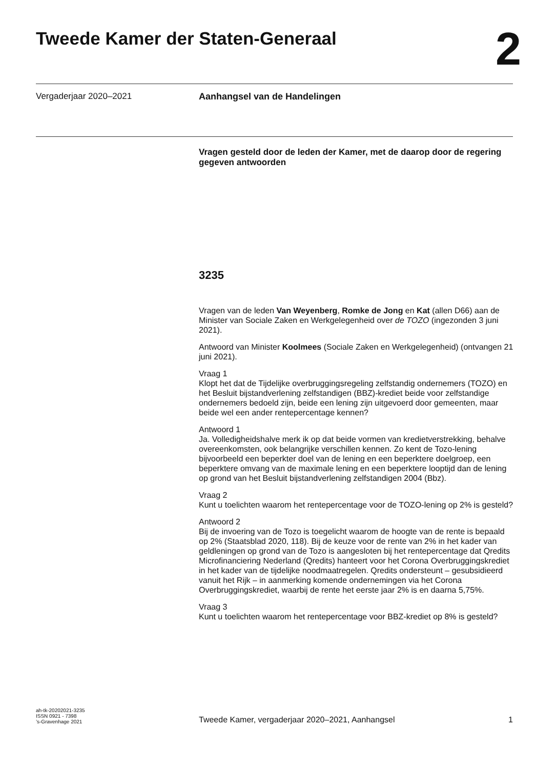Tweede Kamer der Staten-Generaal
2
Vergaderjaar 2020–2021 Aanhangsel van de Handelingen
Vragen gesteld door de leden der Kamer, met de daarop door de regering gegeven antwoorden
3235
Vragen van de leden Van Weyenberg, Romke de Jong en Kat (allen D66) aan de Minister van Sociale Zaken en Werkgelegenheid over de TOZO (ingezonden 3 juni 2021).
Antwoord van Minister Koolmees (Sociale Zaken en Werkgelegenheid) (ontvangen 21 juni 2021).
Vraag 1
Klopt het dat de Tijdelijke overbruggingsregeling zelfstandig ondernemers (TOZO) en het Besluit bijstandverlening zelfstandigen (BBZ)-krediet beide voor zelfstandige ondernemers bedoeld zijn, beide een lening zijn uitgevoerd door gemeenten, maar beide wel een ander rentepercentage kennen?
Antwoord 1
Ja. Volledigheidshalve merk ik op dat beide vormen van kredietverstrekking, behalve overeenkomsten, ook belangrijke verschillen kennen. Zo kent de Tozo-lening bijvoorbeeld een beperkter doel van de lening en een beperktere doelgroep, een beperktere omvang van de maximale lening en een beperk­tere looptijd dan de lening op grond van het Besluit bijstandverlening zelfstandigen 2004 (Bbz).
Vraag 2
Kunt u toelichten waarom het rentepercentage voor de TOZO-lening op 2% is gesteld?
Antwoord 2
Bij de invoering van de Tozo is toegelicht waarom de hoogte van de rente is bepaald op 2% (Staatsblad 2020, 118). Bij de keuze voor de rente van 2% in het kader van geldleningen op grond van de Tozo is aangesloten bij het rentepercentage dat Qredits Microfinanciering Nederland (Qredits) hanteert voor het Corona Overbruggingskrediet in het kader van de tijdelijke nood­maatregelen. Qredits ondersteunt – gesubsidieerd vanuit het Rijk – in aanmerking komende ondernemingen via het Corona Overbruggingskrediet, waarbij de rente het eerste jaar 2% is en daarna 5,75%.
Vraag 3
Kunt u toelichten waarom het rentepercentage voor BBZ-krediet op 8% is gesteld?
ah-tk-20202021-3235
ISSN 0921 - 7398
’s-Gravenhage 2021
Tweede Kamer, vergaderjaar 2020–2021, Aanhangsel 1